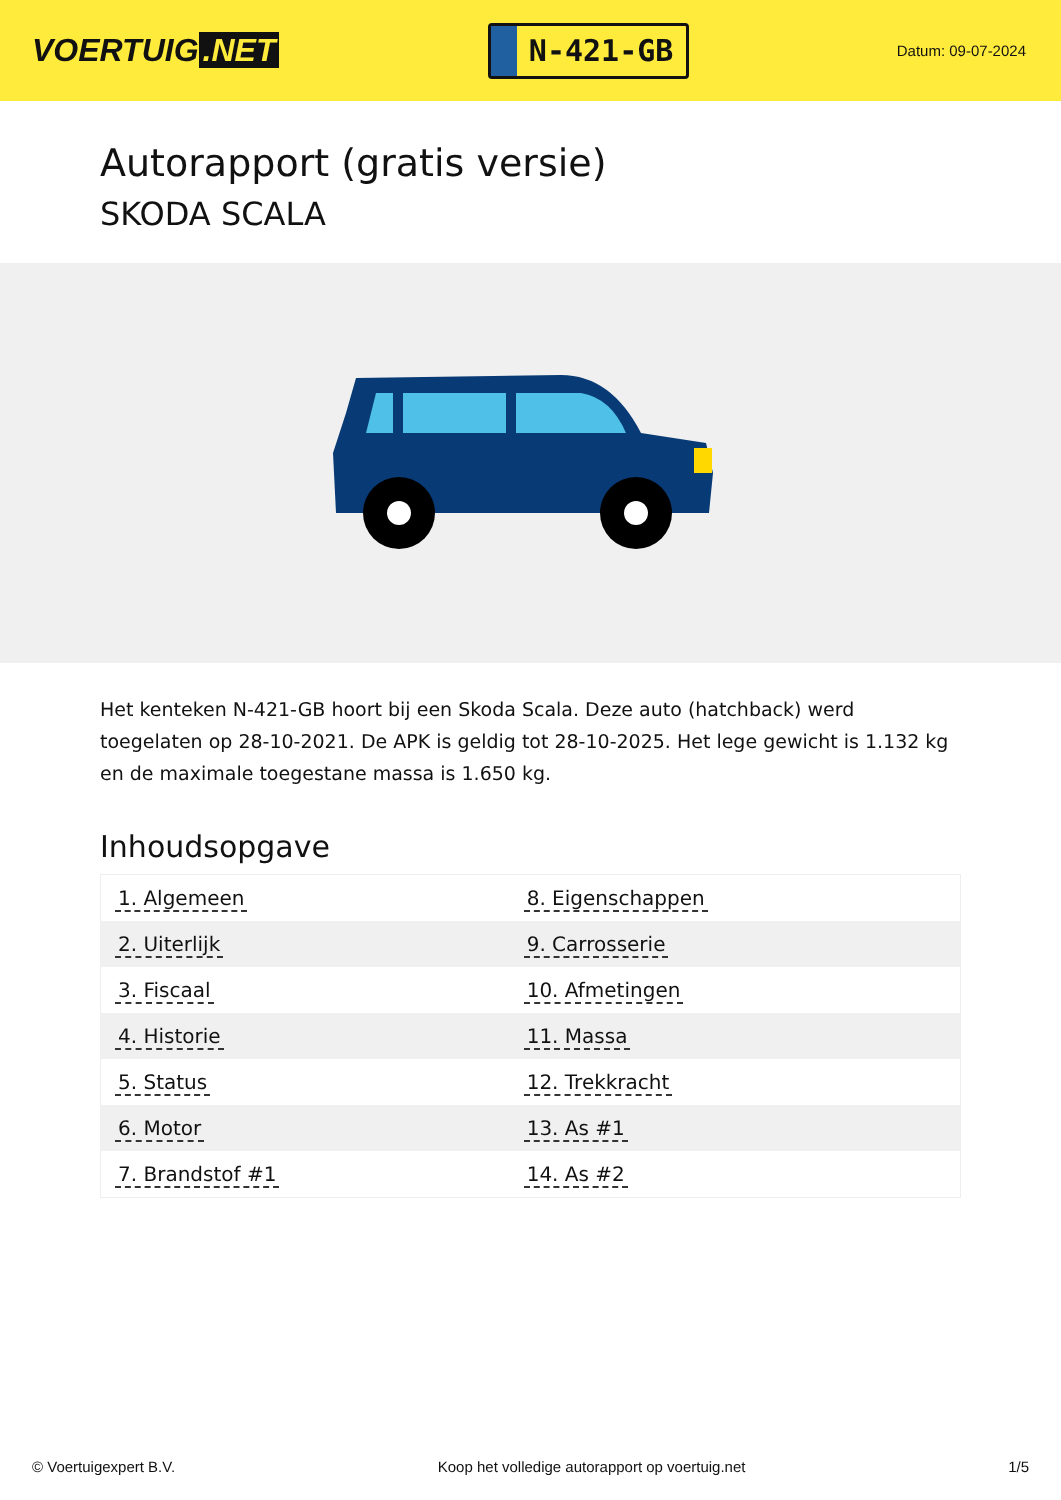VOERTUIG.NET
N-421-GB
Datum: 09-07-2024
Autorapport (gratis versie)
SKODA SCALA
Het kenteken N-421-GB hoort bij een Skoda Scala. Deze auto (hatchback) werd toegelaten op 28-10-2021. De APK is geldig tot 28-10-2025. Het lege gewicht is 1.132 kg en de maximale toegestane massa is 1.650 kg.
Inhoudsopgave
| 1. Algemeen | 8. Eigenschappen |
| 2. Uiterlijk | 9. Carrosserie |
| 3. Fiscaal | 10. Afmetingen |
| 4. Historie | 11. Massa |
| 5. Status | 12. Trekkracht |
| 6. Motor | 13. As #1 |
| 7. Brandstof #1 | 14. As #2 |
© Voertuigexpert B.V. Koop het volledige autorapport op voertuig.net 1/5